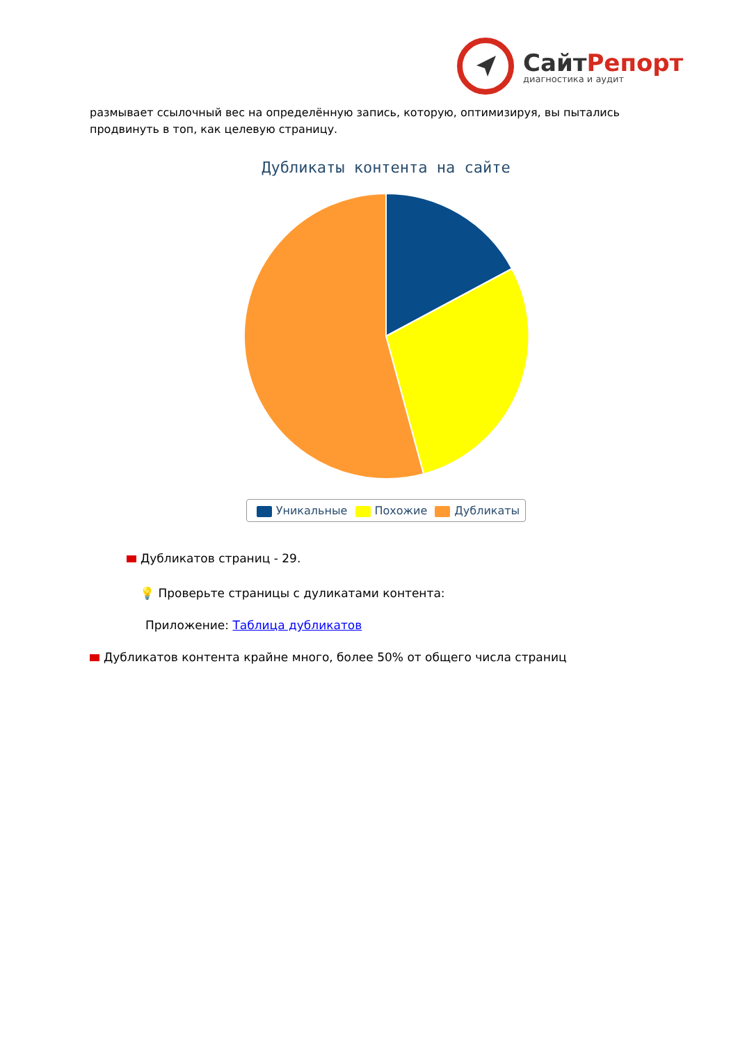СайтРепорт
диагностика и аудит
размывает ссылочный вес на определённую запись, которую, оптимизируя, вы пытались продвинуть в топ, как целевую страницу.
Дубликаты контента на сайте
Уникальные Похожие Дубликаты
Дубликатов страниц - 29.
💡 Проверьте страницы с дуликатами контента:
Приложение: Таблица дубликатов
Дубликатов контента крайне много, более 50% от общего числа страниц